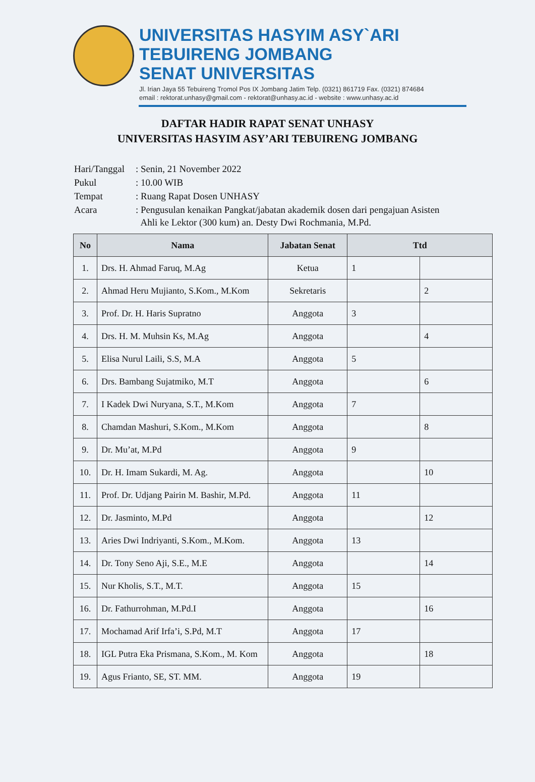UNIVERSITAS HASYIM ASY`ARI
TEBUIRENG JOMBANG
SENAT UNIVERSITAS
Jl. Irian Jaya 55 Tebuireng Tromol Pos IX Jombang Jatim Telp. (0321) 861719 Fax. (0321) 874684
email : rektorat.unhasy@gmail.com - rektorat@unhasy.ac.id - website : www.unhasy.ac.id
DAFTAR HADIR RAPAT SENAT UNHASY
UNIVERSITAS HASYIM ASY’ARI TEBUIRENG JOMBANG
| Hari/Tanggal | : Senin, 21 November 2022 |
| Pukul | : 10.00 WIB |
| Tempat | : Ruang Rapat Dosen UNHASY |
| Acara | : Pengusulan kenaikan Pangkat/jabatan akademik dosen dari pengajuan Asisten Ahli ke Lektor (300 kum) an. Desty Dwi Rochmania, M.Pd. |
| No | Nama | Jabatan Senat | Ttd | |
| --- | --- | --- | --- | --- |
| 1. | Drs. H. Ahmad Faruq, M.Ag | Ketua | 1 | |
| 2. | Ahmad Heru Mujianto, S.Kom., M.Kom | Sekretaris | | 2 |
| 3. | Prof. Dr. H. Haris Supratno | Anggota | 3 | |
| 4. | Drs. H. M. Muhsin Ks, M.Ag | Anggota | | 4 |
| 5. | Elisa Nurul Laili, S.S, M.A | Anggota | 5 | |
| 6. | Drs. Bambang Sujatmiko, M.T | Anggota | | 6 |
| 7. | I Kadek Dwi Nuryana, S.T., M.Kom | Anggota | 7 | |
| 8. | Chamdan Mashuri, S.Kom., M.Kom | Anggota | | 8 |
| 9. | Dr. Mu’at, M.Pd | Anggota | 9 | |
| 10. | Dr. H. Imam Sukardi, M. Ag. | Anggota | | 10 |
| 11. | Prof. Dr. Udjang Pairin M. Bashir, M.Pd. | Anggota | 11 | |
| 12. | Dr. Jasminto, M.Pd | Anggota | | 12 |
| 13. | Aries Dwi Indriyanti, S.Kom., M.Kom. | Anggota | 13 | |
| 14. | Dr. Tony Seno Aji, S.E., M.E | Anggota | | 14 |
| 15. | Nur Kholis, S.T., M.T. | Anggota | 15 | |
| 16. | Dr. Fathurrohman, M.Pd.I | Anggota | | 16 |
| 17. | Mochamad Arif Irfa’i, S.Pd, M.T | Anggota | 17 | |
| 18. | IGL Putra Eka Prismana, S.Kom., M. Kom | Anggota | | 18 |
| 19. | Agus Frianto, SE, ST. MM. | Anggota | 19 | |